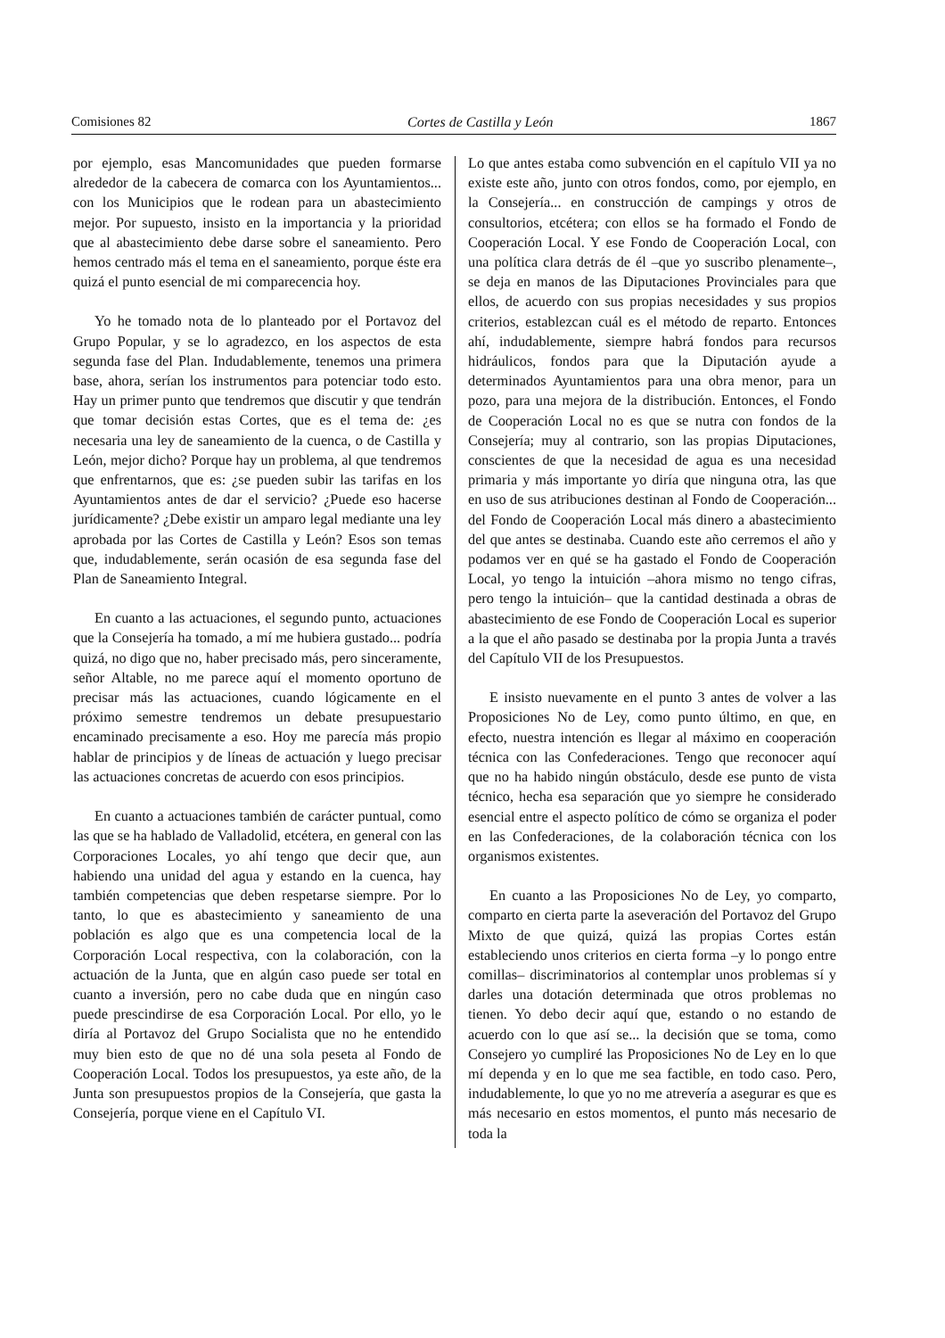Comisiones 82 Cortes de Castilla y León 1867
por ejemplo, esas Mancomunidades que pueden formarse alrededor de la cabecera de comarca con los Ayuntamientos... con los Municipios que le rodean para un abastecimiento mejor. Por supuesto, insisto en la importancia y la prioridad que al abastecimiento debe darse sobre el saneamiento. Pero hemos centrado más el tema en el saneamiento, porque éste era quizá el punto esencial de mi comparecencia hoy.
Yo he tomado nota de lo planteado por el Portavoz del Grupo Popular, y se lo agradezco, en los aspectos de esta segunda fase del Plan. Indudablemente, tenemos una primera base, ahora, serían los instrumentos para potenciar todo esto. Hay un primer punto que tendremos que discutir y que tendrán que tomar decisión estas Cortes, que es el tema de: ¿es necesaria una ley de saneamiento de la cuenca, o de Castilla y León, mejor dicho? Porque hay un problema, al que tendremos que enfrentarnos, que es: ¿se pueden subir las tarifas en los Ayuntamientos antes de dar el servicio? ¿Puede eso hacerse jurídicamente? ¿Debe existir un amparo legal mediante una ley aprobada por las Cortes de Castilla y León? Esos son temas que, indudablemente, serán ocasión de esa segunda fase del Plan de Saneamiento Integral.
En cuanto a las actuaciones, el segundo punto, actuaciones que la Consejería ha tomado, a mí me hubiera gustado... podría quizá, no digo que no, haber precisado más, pero sinceramente, señor Altable, no me parece aquí el momento oportuno de precisar más las actuaciones, cuando lógicamente en el próximo semestre tendremos un debate presupuestario encaminado precisamente a eso. Hoy me parecía más propio hablar de principios y de líneas de actuación y luego precisar las actuaciones concretas de acuerdo con esos principios.
En cuanto a actuaciones también de carácter puntual, como las que se ha hablado de Valladolid, etcétera, en general con las Corporaciones Locales, yo ahí tengo que decir que, aun habiendo una unidad del agua y estando en la cuenca, hay también competencias que deben respetarse siempre. Por lo tanto, lo que es abastecimiento y saneamiento de una población es algo que es una competencia local de la Corporación Local respectiva, con la colaboración, con la actuación de la Junta, que en algún caso puede ser total en cuanto a inversión, pero no cabe duda que en ningún caso puede prescindirse de esa Corporación Local. Por ello, yo le diría al Portavoz del Grupo Socialista que no he entendido muy bien esto de que no dé una sola peseta al Fondo de Cooperación Local. Todos los presupuestos, ya este año, de la Junta son presupuestos propios de la Consejería, que gasta la Consejería, porque viene en el Capítulo VI.
Lo que antes estaba como subvención en el capítulo VII ya no existe este año, junto con otros fondos, como, por ejemplo, en la Consejería... en construcción de campings y otros de consultorios, etcétera; con ellos se ha formado el Fondo de Cooperación Local. Y ese Fondo de Cooperación Local, con una política clara detrás de él –que yo suscribo plenamente–, se deja en manos de las Diputaciones Provinciales para que ellos, de acuerdo con sus propias necesidades y sus propios criterios, establezcan cuál es el método de reparto. Entonces ahí, indudablemente, siempre habrá fondos para recursos hidráulicos, fondos para que la Diputación ayude a determinados Ayuntamientos para una obra menor, para un pozo, para una mejora de la distribución. Entonces, el Fondo de Cooperación Local no es que se nutra con fondos de la Consejería; muy al contrario, son las propias Diputaciones, conscientes de que la necesidad de agua es una necesidad primaria y más importante yo diría que ninguna otra, las que en uso de sus atribuciones destinan al Fondo de Cooperación... del Fondo de Cooperación Local más dinero a abastecimiento del que antes se destinaba. Cuando este año cerremos el año y podamos ver en qué se ha gastado el Fondo de Cooperación Local, yo tengo la intuición –ahora mismo no tengo cifras, pero tengo la intuición– que la cantidad destinada a obras de abastecimiento de ese Fondo de Cooperación Local es superior a la que el año pasado se destinaba por la propia Junta a través del Capítulo VII de los Presupuestos.
E insisto nuevamente en el punto 3 antes de volver a las Proposiciones No de Ley, como punto último, en que, en efecto, nuestra intención es llegar al máximo en cooperación técnica con las Confederaciones. Tengo que reconocer aquí que no ha habido ningún obstáculo, desde ese punto de vista técnico, hecha esa separación que yo siempre he considerado esencial entre el aspecto político de cómo se organiza el poder en las Confederaciones, de la colaboración técnica con los organismos existentes.
En cuanto a las Proposiciones No de Ley, yo comparto, comparto en cierta parte la aseveración del Portavoz del Grupo Mixto de que quizá, quizá las propias Cortes están estableciendo unos criterios en cierta forma –y lo pongo entre comillas– discriminatorios al contemplar unos problemas sí y darles una dotación determinada que otros problemas no tienen. Yo debo decir aquí que, estando o no estando de acuerdo con lo que así se... la decisión que se toma, como Consejero yo cumpliré las Proposiciones No de Ley en lo que mí dependa y en lo que me sea factible, en todo caso. Pero, indudablemente, lo que yo no me atrevería a asegurar es que es más necesario en estos momentos, el punto más necesario de toda la